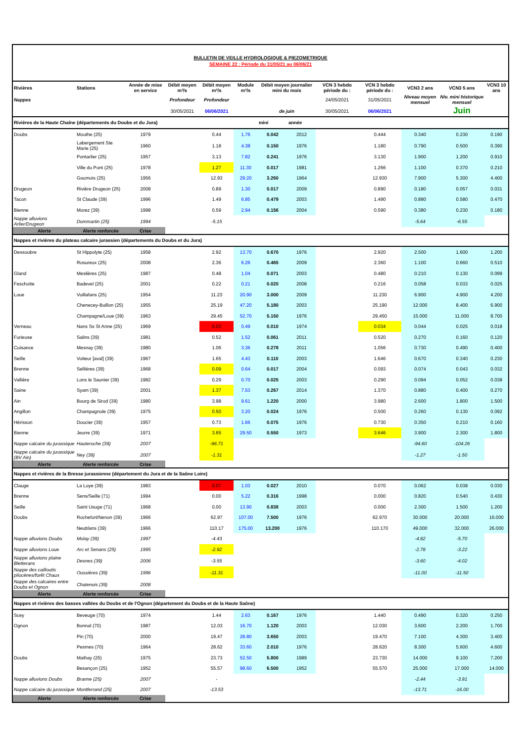BULLETIN DE VEILLE HYDROLOGIQUE & PIEZOMETRIQUE
SEMAINE 22 : Période du 31/05/21 au 06/06/21
| Rivières | Stations | Année de mise en service | Débit moyen m³/s | Débit moyen m³/s | Module m³/s | Débit moyen journalier mini du mois | | VCN 3 hebdo période du : | VCN 3 hebdo période du : | VCN3 2 ans | VCN3 5 ans | VCN3 10 ans |
| --- | --- | --- | --- | --- | --- | --- | --- | --- | --- | --- | --- | --- |
| Nappes | | | Profondeur | Profondeur | | | | 24/05/2021 | 31/05/2021 | Niveau moyen mensuel | Niv. mini historique mensuel | |
| | | | 30/05/2021 | 06/06/2021 | | de juin | | 30/05/2021 | 06/06/2021 | | Juin | |
| Rivières de la Haute Chaîne (départements du Doubs et du Jura) | | | | | | mini | année | | | | | |
| Doubs | Mouthe (25) | 1979 | | 0.44 | 1.76 | 0.042 | 2012 | | 0.444 | 0.340 | 0.230 | 0.190 |
| | Labergement Ste Marie (25) | 1960 | | 1.18 | 4.38 | 0.150 | 1976 | | 1.180 | 0.790 | 0.500 | 0.390 |
| | Pontarlier (25) | 1957 | | 3.13 | 7.82 | 0.241 | 1976 | | 3.130 | 1.900 | 1.200 | 0.910 |
| | Ville du Pont (25) | 1978 | | 1.27 | 11.30 | 0.017 | 1981 | | 1.266 | 1.100 | 0.370 | 0.210 |
| | Goumois (25) | 1956 | | 12.93 | 29.20 | 3.260 | 1964 | | 12.930 | 7.900 | 5.300 | 4.400 |
| Drugeon | Rivière Drugeon (25) | 2008 | | 0.89 | 1.30 | 0.017 | 2009 | | 0.890 | 0.180 | 0.057 | 0.031 |
| Tacon | St Claude (39) | 1996 | | 1.49 | 6.85 | 0.479 | 2003 | | 1.490 | 0.880 | 0.580 | 0.470 |
| Bienne | Morez (39) | 1998 | | 0.59 | 2.94 | 0.156 | 2004 | | 0.590 | 0.380 | 0.230 | 0.180 |
| Nappe alluvions Arlier/Drugeon | Dommartin (25) | 1994 | | -5.15 | | | | | | -5.64 | -6.55 | |
| Alerte | Alerte renforcée | Crise | | | | | | | | | | |
| Nappes et rivières du plateau calcaire jurassien (départements du Doubs et du Jura) | | | | | | | | | | | | |
| Dessoubre | St Hippolyte (25) | 1958 | | 2.92 | 13.70 | 0.670 | 1976 | | 2.920 | 2.500 | 1.600 | 1.200 |
| | Rosureux (25) | 2008 | | 2.36 | 6.26 | 0.465 | 2009 | | 2.360 | 1.100 | 0.660 | 0.510 |
| Gland | Meslières (25) | 1987 | | 0.48 | 1.04 | 0.071 | 2003 | | 0.480 | 0.210 | 0.130 | 0.099 |
| Feschotte | Badevel (25) | 2001 | | 0.22 | 0.21 | 0.020 | 2008 | | 0.216 | 0.058 | 0.033 | 0.025 |
| Loue | Vuillafans (25) | 1954 | | 11.23 | 20.90 | 3.000 | 2009 | | 11.230 | 6.900 | 4.900 | 4.200 |
| | Chenecey-Buillon (25) | 1955 | | 25.19 | 47.20 | 5.180 | 2003 | | 25.190 | 12.000 | 8.400 | 6.900 |
| | Champagne/Loue (39) | 1963 | | 29.45 | 52.70 | 5.150 | 1976 | | 29.450 | 15.000 | 11.000 | 8.700 |
| Verneau | Nans Ss St Anne (25) | 1969 | | 0.03 | 0.49 | 0.010 | 1974 | | 0.034 | 0.044 | 0.025 | 0.018 |
| Furieuse | Salins (39) | 1981 | | 0.52 | 1.52 | 0.061 | 2011 | | 0.520 | 0.270 | 0.160 | 0.120 |
| Cuisance | Mesnay (39) | 1980 | | 1.06 | 3.36 | 0.278 | 2011 | | 1.056 | 0.730 | 0.490 | 0.400 |
| Seille | Voiteur [aval] (39) | 1967 | | 1.65 | 4.43 | 0.110 | 2003 | | 1.646 | 0.670 | 0.340 | 0.230 |
| Brenne | Sellières (39) | 1968 | | 0.09 | 0.64 | 0.017 | 2004 | | 0.093 | 0.074 | 0.043 | 0.032 |
| Vallière | Lons le Saunier (39) | 1982 | | 0.29 | 0.70 | 0.025 | 2003 | | 0.290 | 0.094 | 0.052 | 0.038 |
| Saine | Syam (39) | 2001 | | 1.37 | 7.53 | 0.267 | 2014 | | 1.370 | 0.880 | 0.400 | 0.270 |
| Ain | Bourg de Sirod (39) | 1980 | | 3.98 | 9.61 | 1.220 | 2000 | | 3.980 | 2.600 | 1.800 | 1.500 |
| Angillon | Champagnole (39) | 1975 | | 0.50 | 3.20 | 0.024 | 1976 | | 0.500 | 0.260 | 0.130 | 0.092 |
| Hérisson | Doucier (39) | 1957 | | 0.73 | 1.66 | 0.075 | 1976 | | 0.730 | 0.350 | 0.210 | 0.160 |
| Bienne | Jeurre (39) | 1971 | | 3.65 | 29.50 | 0.550 | 1973 | | 3.646 | 3.900 | 2.300 | 1.800 |
| Nappe calcaire du jurassique | Hauteroche (39) | 2007 | | -96.71 | | | | | | -94.60 | -104.26 | |
| Nappe calcaire du jurassique (BV Ain) | Ney (39) | 2007 | | -1.31 | | | | | | -1.27 | -1.50 | |
| Alerte | Alerte renforcée | Crise | | | | | | | | | | |
| Nappes et rivières de la Bresse jurassienne (département du Jura et de la Saône Loire) | | | | | | | | | | | | |
| Clauge | La Loye (39) | 1983 | | 0.07 | 1.03 | 0.027 | 2010 | | 0.070 | 0.062 | 0.038 | 0.030 |
| Brenne | Sens/Seille (71) | 1994 | | 0.00 | 5.22 | 0.316 | 1998 | | 0.000 | 0.820 | 0.540 | 0.430 |
| Seille | Saint Usuge (71) | 1968 | | 0.00 | 13.90 | 0.838 | 2003 | | 0.000 | 2.300 | 1.500 | 1.200 |
| Doubs | Rochefort/Nenon (39) | 1966 | | 62.97 | 107.00 | 7.500 | 1976 | | 62.970 | 30.000 | 20.000 | 16.000 |
| | Neublans (39) | 1966 | | 110.17 | 175.00 | 13.200 | 1976 | | 110.170 | 49.000 | 32.000 | 26.000 |
| Nappe alluvions Doubs | Molay (39) | 1997 | | -4.43 | | | | | | -4.82 | -5.70 | |
| Nappe alluvions Loue | Arc et Senans (25) | 1995 | | -2.92 | | | | | | -2.78 | -3.22 | |
| Nappe alluvions plaine Bletterans | Desnes (39) | 2006 | | -3.55 | | | | | | -3.60 | -4.02 | |
| Nappe des cailloutis pliocènes/forêt Chaux | Oussières (39) | 1996 | | -11.31 | | | | | | -11.00 | -11.50 | |
| Nappe des calcaires entre Doubs et Ognon | Chatenois (39) | 2008 | | | | | | | | | | |
| Alerte | Alerte renforcée | Crise | | | | | | | | | | |
| Nappes et rivières des basses vallées du Doubs et de l'Ognon (département du Doubs et de la Haute Saône) | | | | | | | | | | | | |
| Scey | Beveuge (70) | 1974 | | 1.44 | 2.63 | 0.167 | 1976 | | 1.440 | 0.490 | 0.320 | 0.250 |
| Ognon | Bonnal (70) | 1987 | | 12.03 | 16.70 | 1.120 | 2003 | | 12.030 | 3.600 | 2.200 | 1.700 |
| | Pin (70) | 2000 | | 19.47 | 28.80 | 3.650 | 2003 | | 19.470 | 7.100 | 4.300 | 3.400 |
| | Pesmes (70) | 1964 | | 28.62 | 33.60 | 2.010 | 1976 | | 28.620 | 8.300 | 5.600 | 4.600 |
| Doubs | Mathay (25) | 1975 | | 23.73 | 52.50 | 5.800 | 1989 | | 23.730 | 14.000 | 9.100 | 7.200 |
| | Besançon (25) | 1952 | | 55.57 | 98.60 | 6.500 | 1952 | | 55.570 | 25.000 | 17.000 | 14.000 |
| Nappe alluvions Doubs | Branne (25) | 2007 | | - | | | | | | -2.44 | -3.91 | |
| Nappe calcaire du jurassique | Montferrand (25) | 2007 | | -13.53 | | | | | | -13.71 | -16.00 | |
| Alerte | Alerte renforcée | Crise | | | | | | | | | | |